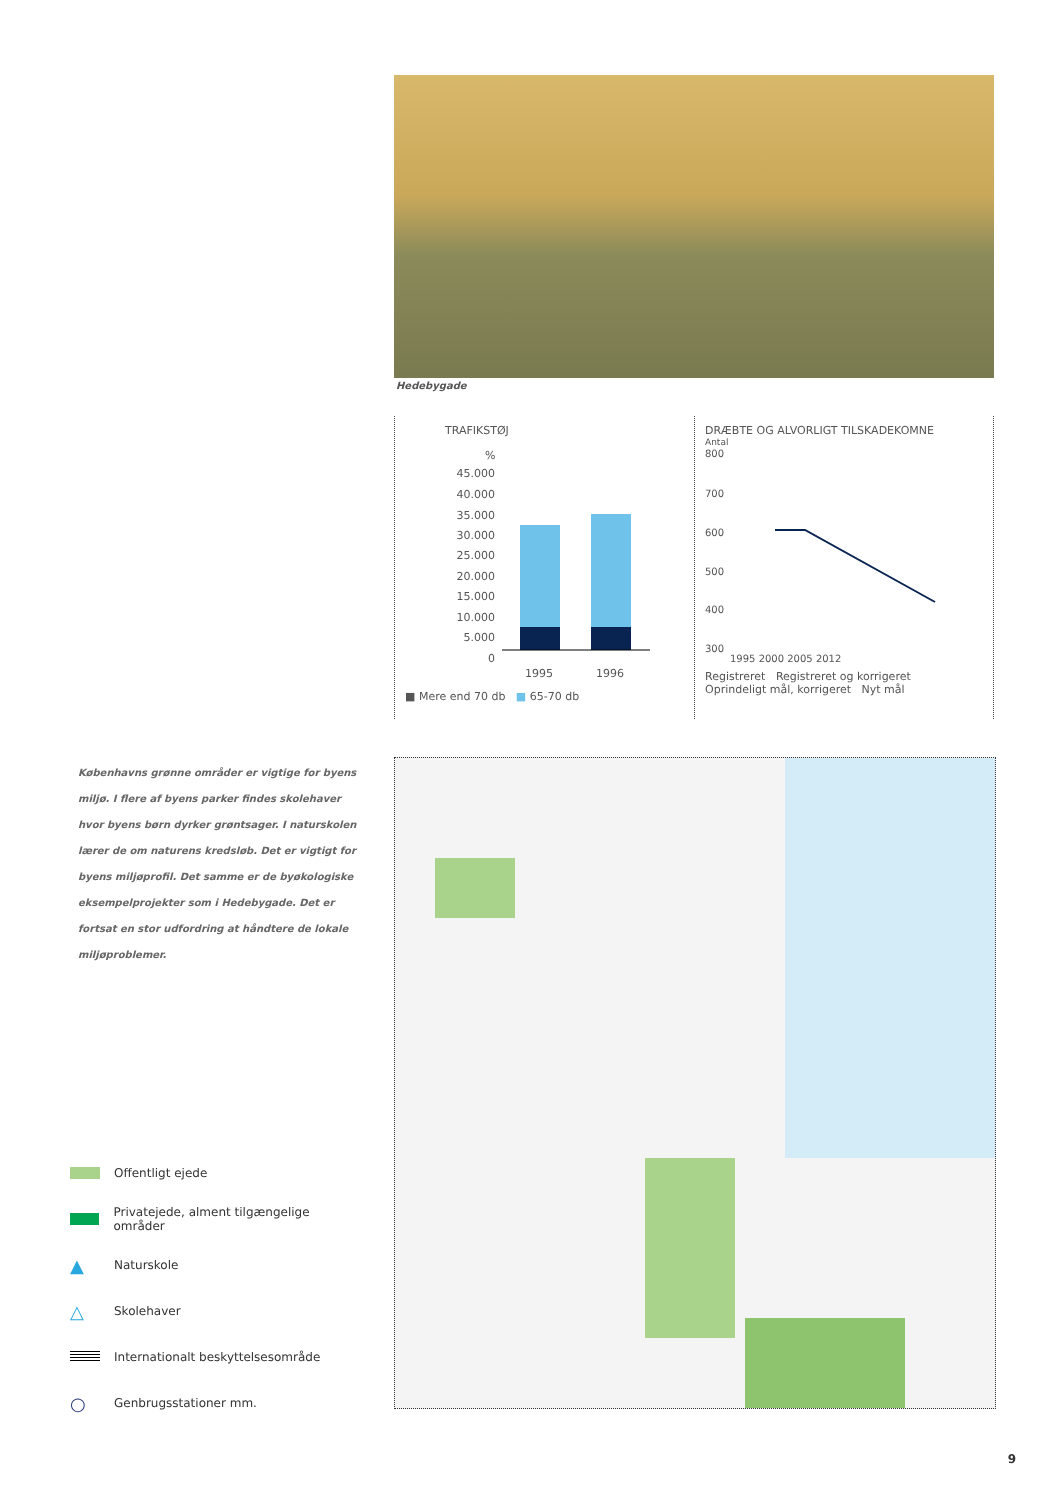Hedebygade
TRAFIKSTØJ
%
45.000
40.000
35.000
30.000
25.000
20.000
15.000
10.000
5.000
0
1995
1996
■ Mere end 70 db ■ 65-70 db
DRÆBTE OG ALVORLIGT TILSKADEKOMNE
Antal
800
700
600
500
400
300
1995 2000 2005 2012
Registreret Registreret og korrigeret
Oprindeligt mål, korrigeret Nyt mål
Københavns grønne områder er vigtige for byens miljø. I flere af byens parker findes skolehaver hvor byens børn dyrker grøntsager. I naturskolen lærer de om naturens kredsløb. Det er vigtigt for byens miljøprofil. Det samme er de byøkologiske eksempelprojekter som i Hedebygade. Det er fortsat en stor udfordring at håndtere de lokale miljøproblemer.
Offentligt ejede
Privatejede, alment tilgængelige områder
▲ Naturskole
△ Skolehaver
Internationalt beskyttelsesområde
○ Genbrugsstationer mm.
9